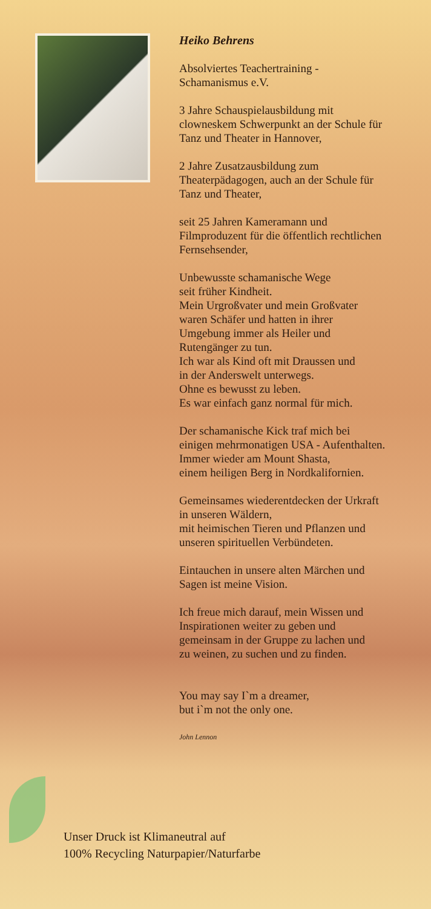Heiko Behrens
Absolviertes Teachertraining -
Schamanismus e.V.
3 Jahre Schauspielausbildung mit
clowneskem Schwerpunkt an der Schule für
Tanz und Theater in Hannover,
2 Jahre Zusatzausbildung zum
Theaterpädagogen, auch an der Schule für
Tanz und Theater,
seit 25 Jahren Kameramann und
Filmproduzent für die öffentlich rechtlichen
Fernsehsender,
Unbewusste schamanische Wege
seit früher Kindheit.
Mein Urgroßvater und mein Großvater
waren Schäfer und hatten in ihrer
Umgebung immer als Heiler und
Rutengänger zu tun.
Ich war als Kind oft mit Draussen und
in der Anderswelt unterwegs.
Ohne es bewusst zu leben.
Es war einfach ganz normal für mich.
Der schamanische Kick traf mich bei
einigen mehrmonatigen USA - Aufenthalten.
Immer wieder am Mount Shasta,
einem heiligen Berg in Nordkalifornien.
Gemeinsames wiederentdecken der Urkraft
in unseren Wäldern,
mit heimischen Tieren und Pflanzen und
unseren spirituellen Verbündeten.
Eintauchen in unsere alten Märchen und
Sagen ist meine Vision.
Ich freue mich darauf, mein Wissen und
Inspirationen weiter zu geben und
gemeinsam in der Gruppe zu lachen und
zu weinen, zu suchen und zu finden.
You may say I`m a dreamer,
but i`m not the only one.
John Lennon
Unser Druck ist Klimaneutral auf
100% Recycling Naturpapier/Naturfarbe